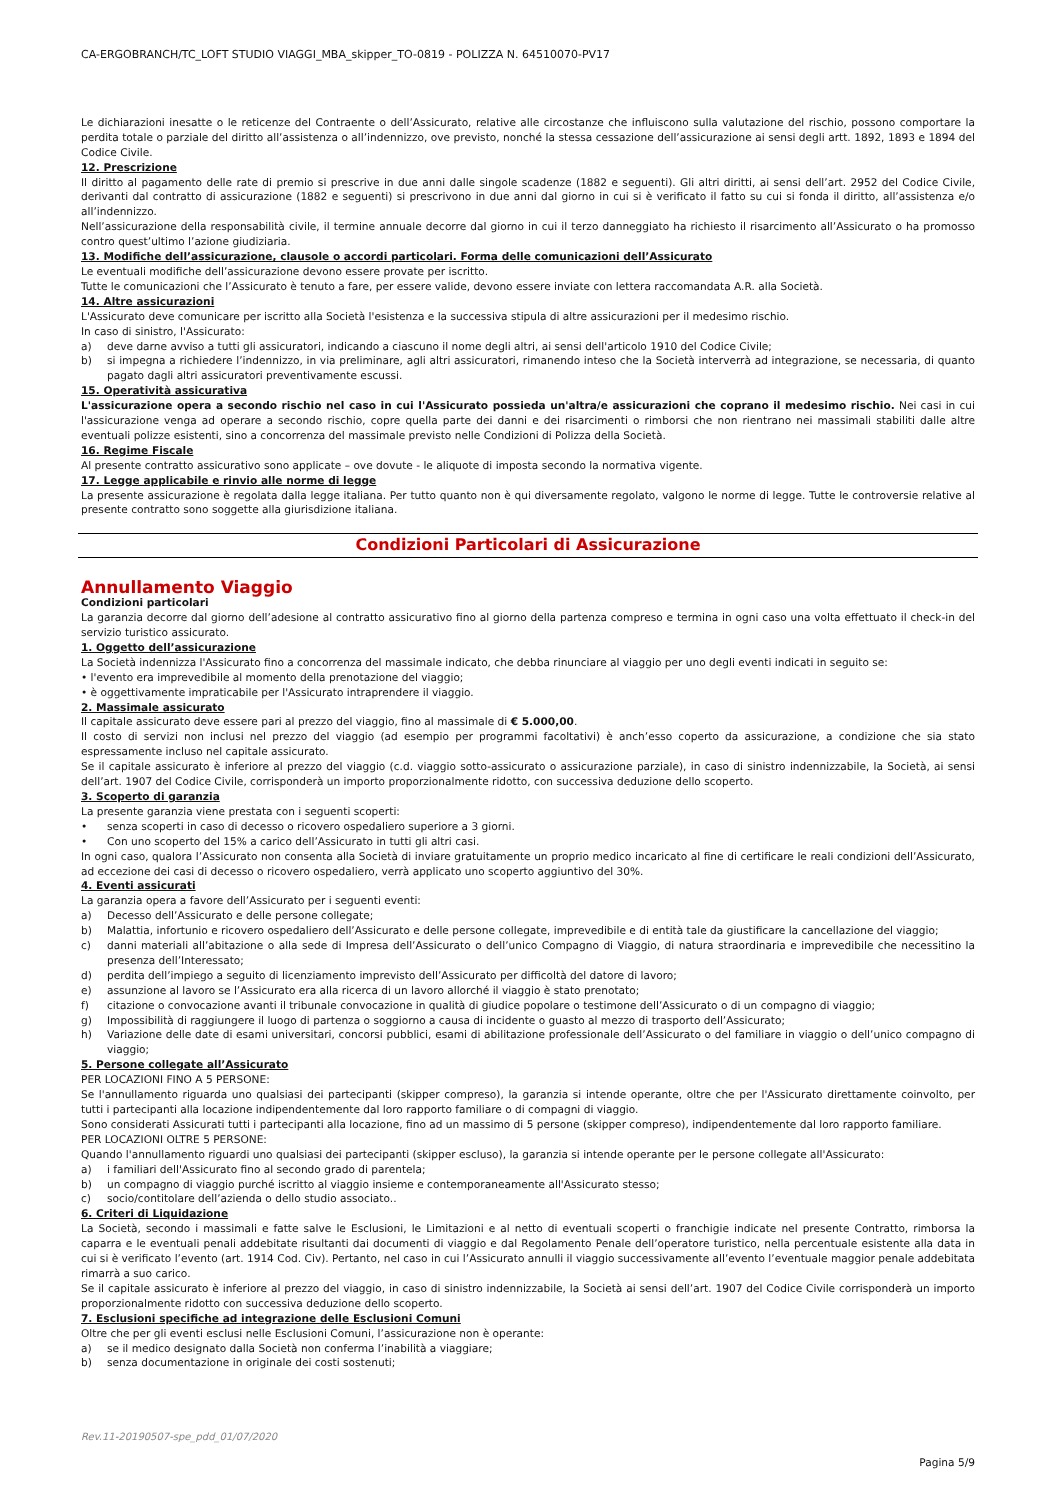CA-ERGOBRANCH/TC_LOFT STUDIO VIAGGI_MBA_skipper_TO-0819 - POLIZZA N. 64510070-PV17
Le dichiarazioni inesatte o le reticenze del Contraente o dell’Assicurato, relative alle circostanze che influiscono sulla valutazione del rischio, possono comportare la perdita totale o parziale del diritto all’assistenza o all’indennizzo, ove previsto, nonché la stessa cessazione dell’assicurazione ai sensi degli artt. 1892, 1893 e 1894 del Codice Civile.
12. Prescrizione
Il diritto al pagamento delle rate di premio si prescrive in due anni dalle singole scadenze (1882 e seguenti). Gli altri diritti, ai sensi dell’art. 2952 del Codice Civile, derivanti dal contratto di assicurazione (1882 e seguenti) si prescrivono in due anni dal giorno in cui si è verificato il fatto su cui si fonda il diritto, all’assistenza e/o all’indennizzo.
Nell’assicurazione della responsabilità civile, il termine annuale decorre dal giorno in cui il terzo danneggiato ha richiesto il risarcimento all’Assicurato o ha promosso contro quest’ultimo l’azione giudiziaria.
13. Modifiche dell’assicurazione, clausole o accordi particolari. Forma delle comunicazioni dell’Assicurato
Le eventuali modifiche dell’assicurazione devono essere provate per iscritto.
Tutte le comunicazioni che l’Assicurato è tenuto a fare, per essere valide, devono essere inviate con lettera raccomandata A.R. alla Società.
14. Altre assicurazioni
L'Assicurato deve comunicare per iscritto alla Società l'esistenza e la successiva stipula di altre assicurazioni per il medesimo rischio.
In caso di sinistro, l'Assicurato:
a) deve darne avviso a tutti gli assicuratori, indicando a ciascuno il nome degli altri, ai sensi dell'articolo 1910 del Codice Civile;
b) si impegna a richiedere l’indennizzo, in via preliminare, agli altri assicuratori, rimanendo inteso che la Società interverrà ad integrazione, se necessaria, di quanto pagato dagli altri assicuratori preventivamente escussi.
15. Operatività assicurativa
L'assicurazione opera a secondo rischio nel caso in cui l'Assicurato possieda un'altra/e assicurazioni che coprano il medesimo rischio. Nei casi in cui l'assicurazione venga ad operare a secondo rischio, copre quella parte dei danni e dei risarcimenti o rimborsi che non rientrano nei massimali stabiliti dalle altre eventuali polizze esistenti, sino a concorrenza del massimale previsto nelle Condizioni di Polizza della Società.
16. Regime Fiscale
Al presente contratto assicurativo sono applicate – ove dovute - le aliquote di imposta secondo la normativa vigente.
17. Legge applicabile e rinvio alle norme di legge
La presente assicurazione è regolata dalla legge italiana. Per tutto quanto non è qui diversamente regolato, valgono le norme di legge. Tutte le controversie relative al presente contratto sono soggette alla giurisdizione italiana.
Condizioni Particolari di Assicurazione
Annullamento Viaggio
Condizioni particolari
La garanzia decorre dal giorno dell’adesione al contratto assicurativo fino al giorno della partenza compreso e termina in ogni caso una volta effettuato il check-in del servizio turistico assicurato.
1. Oggetto dell’assicurazione
La Società indennizza l'Assicurato fino a concorrenza del massimale indicato, che debba rinunciare al viaggio per uno degli eventi indicati in seguito se:
• l'evento era imprevedibile al momento della prenotazione del viaggio;
• è oggettivamente impraticabile per l'Assicurato intraprendere il viaggio.
2. Massimale assicurato
Il capitale assicurato deve essere pari al prezzo del viaggio, fino al massimale di € 5.000,00.
Il costo di servizi non inclusi nel prezzo del viaggio (ad esempio per programmi facoltativi) è anch’esso coperto da assicurazione, a condizione che sia stato espressamente incluso nel capitale assicurato.
Se il capitale assicurato è inferiore al prezzo del viaggio (c.d. viaggio sotto-assicurato o assicurazione parziale), in caso di sinistro indennizzabile, la Società, ai sensi dell’art. 1907 del Codice Civile, corrisponderà un importo proporzionalmente ridotto, con successiva deduzione dello scoperto.
3. Scoperto di garanzia
La presente garanzia viene prestata con i seguenti scoperti:
• senza scoperti in caso di decesso o ricovero ospedaliero superiore a 3 giorni.
• Con uno scoperto del 15% a carico dell’Assicurato in tutti gli altri casi.
In ogni caso, qualora l’Assicurato non consenta alla Società di inviare gratuitamente un proprio medico incaricato al fine di certificare le reali condizioni dell’Assicurato, ad eccezione dei casi di decesso o ricovero ospedaliero, verrà applicato uno scoperto aggiuntivo del 30%.
4. Eventi assicurati
La garanzia opera a favore dell’Assicurato per i seguenti eventi:
a) Decesso dell’Assicurato e delle persone collegate;
b) Malattia, infortunio e ricovero ospedaliero dell’Assicurato e delle persone collegate, imprevedibile e di entità tale da giustificare la cancellazione del viaggio;
c) danni materiali all’abitazione o alla sede di Impresa dell’Assicurato o dell’unico Compagno di Viaggio, di natura straordinaria e imprevedibile che necessitino la presenza dell’Interessato;
d) perdita dell’impiego a seguito di licenziamento imprevisto dell’Assicurato per difficoltà del datore di lavoro;
e) assunzione al lavoro se l’Assicurato era alla ricerca di un lavoro allorché il viaggio è stato prenotato;
f) citazione o convocazione avanti il tribunale convocazione in qualità di giudice popolare o testimone dell’Assicurato o di un compagno di viaggio;
g) Impossibilità di raggiungere il luogo di partenza o soggiorno a causa di incidente o guasto al mezzo di trasporto dell’Assicurato;
h) Variazione delle date di esami universitari, concorsi pubblici, esami di abilitazione professionale dell’Assicurato o del familiare in viaggio o dell’unico compagno di viaggio;
5. Persone collegate all’Assicurato
PER LOCAZIONI FINO A 5 PERSONE:
Se l'annullamento riguarda uno qualsiasi dei partecipanti (skipper compreso), la garanzia si intende operante, oltre che per l'Assicurato direttamente coinvolto, per tutti i partecipanti alla locazione indipendentemente dal loro rapporto familiare o di compagni di viaggio.
Sono considerati Assicurati tutti i partecipanti alla locazione, fino ad un massimo di 5 persone (skipper compreso), indipendentemente dal loro rapporto familiare.
PER LOCAZIONI OLTRE 5 PERSONE:
Quando l'annullamento riguardi uno qualsiasi dei partecipanti (skipper escluso), la garanzia si intende operante per le persone collegate all'Assicurato:
a) i familiari dell'Assicurato fino al secondo grado di parentela;
b) un compagno di viaggio purché iscritto al viaggio insieme e contemporaneamente all'Assicurato stesso;
c) socio/contitolare dell’azienda o dello studio associato..
6. Criteri di Liquidazione
La Società, secondo i massimali e fatte salve le Esclusioni, le Limitazioni e al netto di eventuali scoperti o franchigie indicate nel presente Contratto, rimborsa la caparra e le eventuali penali addebitate risultanti dai documenti di viaggio e dal Regolamento Penale dell’operatore turistico, nella percentuale esistente alla data in cui si è verificato l’evento (art. 1914 Cod. Civ). Pertanto, nel caso in cui l’Assicurato annulli il viaggio successivamente all’evento l’eventuale maggior penale addebitata rimarrà a suo carico.
Se il capitale assicurato è inferiore al prezzo del viaggio, in caso di sinistro indennizzabile, la Società ai sensi dell’art. 1907 del Codice Civile corrisponderà un importo proporzionalmente ridotto con successiva deduzione dello scoperto.
7. Esclusioni specifiche ad integrazione delle Esclusioni Comuni
Oltre che per gli eventi esclusi nelle Esclusioni Comuni, l’assicurazione non è operante:
a) se il medico designato dalla Società non conferma l’inabilità a viaggiare;
b) senza documentazione in originale dei costi sostenuti;
Rev.11-20190507-spe_pdd_01/07/2020
Pagina 5/9